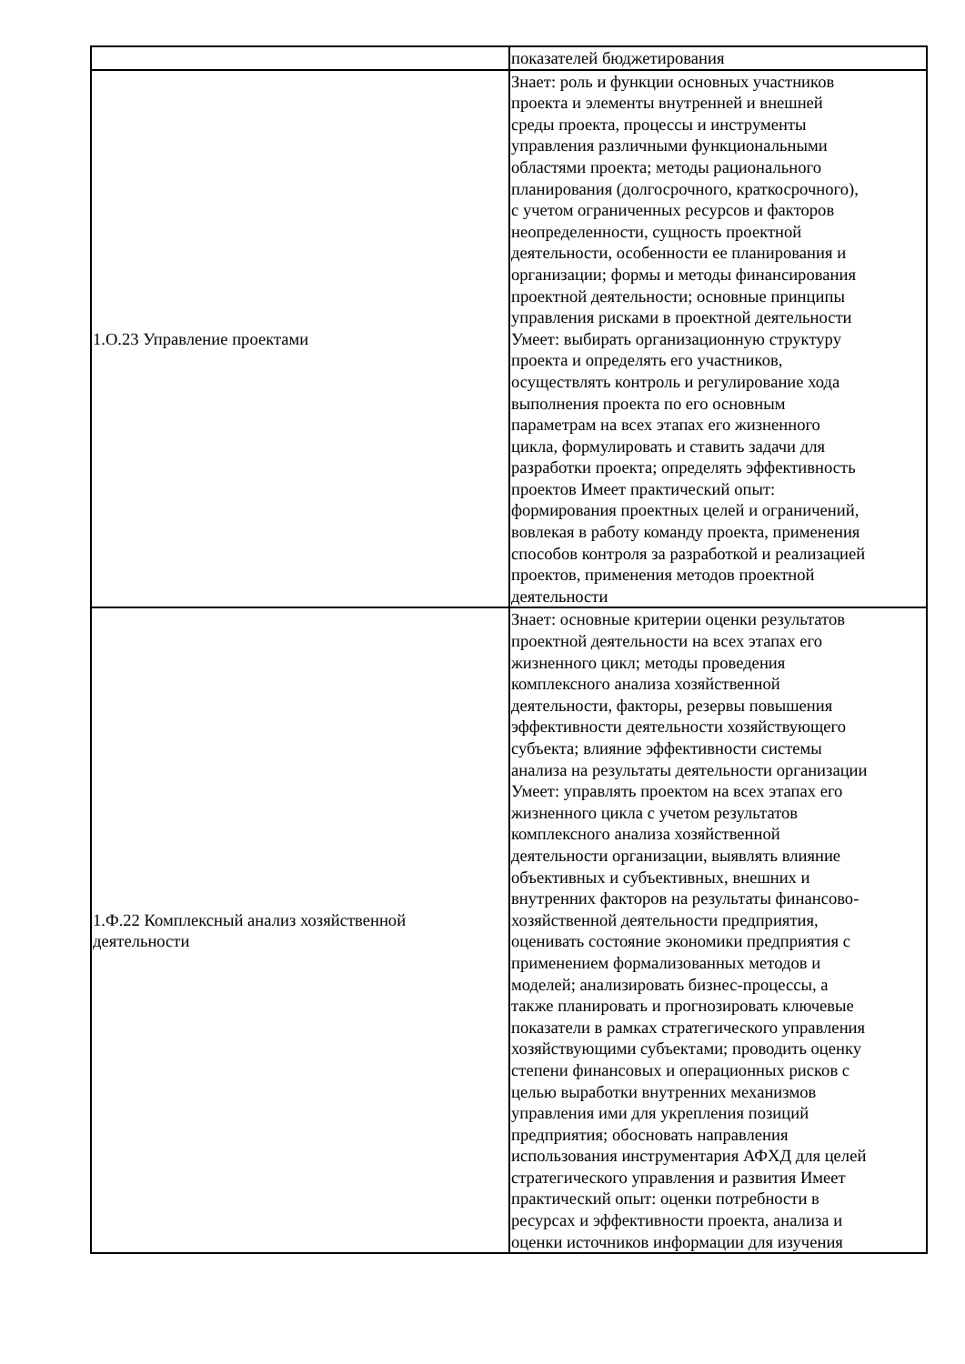| | показателей бюджетирования |
| 1.О.23 Управление проектами | Знает: роль и функции основных участников проекта и элементы внутренней и внешней среды проекта, процессы и инструменты управления различными функциональными областями проекта; методы рационального планирования (долгосрочного, краткосрочного), с учетом ограниченных ресурсов и факторов неопределенности, сущность проектной деятельности, особенности ее планирования и организации; формы и методы финансирования проектной деятельности; основные принципы управления рисками в проектной деятельности Умеет: выбирать организационную структуру проекта и определять его участников, осуществлять контроль и регулирование хода выполнения проекта по его основным параметрам на всех этапах его жизненного цикла, формулировать и ставить задачи для разработки проекта; определять эффективность проектов Имеет практический опыт: формирования проектных целей и ограничений, вовлекая в работу команду проекта, применения способов контроля за разработкой и реализацией проектов, применения методов проектной деятельности |
| 1.Ф.22 Комплексный анализ хозяйственной деятельности | Знает: основные критерии оценки результатов проектной деятельности на всех этапах его жизненного цикл; методы проведения комплексного анализа хозяйственной деятельности, факторы, резервы повышения эффективности деятельности хозяйствующего субъекта; влияние эффективности системы анализа на результаты деятельности организации Умеет: управлять проектом на всех этапах его жизненного цикла с учетом результатов комплексного анализа хозяйственной деятельности организации, выявлять влияние объективных и субъективных, внешних и внутренних факторов на результаты финансово- хозяйственной деятельности предприятия, оценивать состояние экономики предприятия с применением формализованных методов и моделей; анализировать бизнес-процессы, а также планировать и прогнозировать ключевые показатели в рамках стратегического управления хозяйствующими субъектами; проводить оценку степени финансовых и операционных рисков с целью выработки внутренних механизмов управления ими для укрепления позиций предприятия; обосновать направления использования инструментария АФХД для целей стратегического управления и развития Имеет практический опыт: оценки потребности в ресурсах и эффективности проекта, анализа и оценки источников информации для изучения |